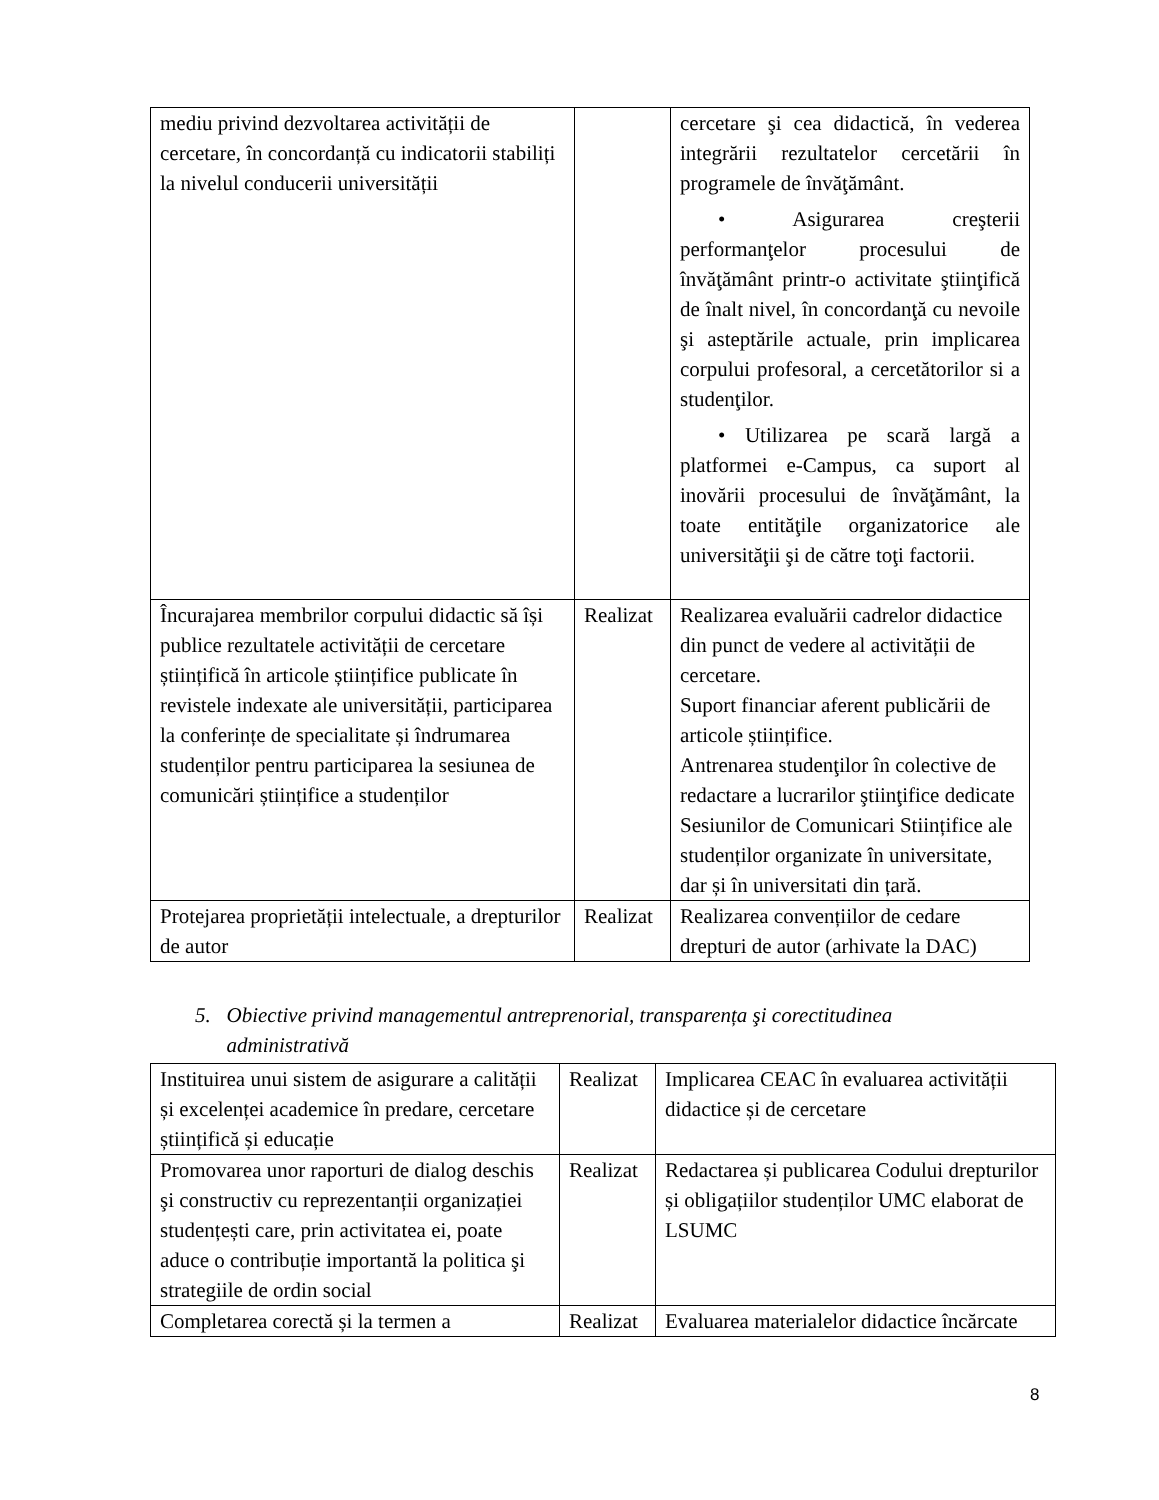| mediu privind dezvoltarea activității de cercetare, în concordanță cu indicatorii stabiliți la nivelul conducerii universității | | cercetare şi cea didactică, în vederea integrării rezultatelor cercetării în programele de învăţământ. • Asigurarea creşterii performanţelor procesului de învăţământ printr-o activitate ştiinţifică de înalt nivel, în concordanţă cu nevoile şi asteptările actuale, prin implicarea corpului profesoral, a cercetătorilor si a studenţilor. • Utilizarea pe scară largă a platformei e-Campus, ca suport al inovării procesului de învăţământ, la toate entităţile organizatorice ale universităţii şi de către toţi factorii. |
| Încurajarea membrilor corpului didactic să își publice rezultatele activității de cercetare științifică în articole științifice publicate în revistele indexate ale universității, participarea la conferințe de specialitate și îndrumarea studenților pentru participarea la sesiunea de comunicări științifice a studenților | Realizat | Realizarea evaluării cadrelor didactice din punct de vedere al activității de cercetare. Suport financiar aferent publicării de articole științifice. Antrenarea studenţilor în colective de redactare a lucrarilor ştiinţifice dedicate Sesiunilor de Comunicari Stiințifice ale studenților organizate în universitate, dar și în universitati din țară. |
| Protejarea proprietății intelectuale, a drepturilor de autor | Realizat | Realizarea convențiilor de cedare drepturi de autor (arhivate la DAC) |
5. Obiective privind managementul antreprenorial, transparența şi corectitudinea
administrativă
| Instituirea unui sistem de asigurare a calității și excelenței academice în predare, cercetare științifică și educație | Realizat | Implicarea CEAC în evaluarea activității didactice și de cercetare |
| Promovarea unor raporturi de dialog deschis şi constructiv cu reprezentanții organizației studențești care, prin activitatea ei, poate aduce o contribuție importantă la politica şi strategiile de ordin social | Realizat | Redactarea și publicarea Codului drepturilor și obligațiilor studenților UMC elaborat de LSUMC |
| Completarea corectă și la termen a | Realizat | Evaluarea materialelor didactice încărcate |
8